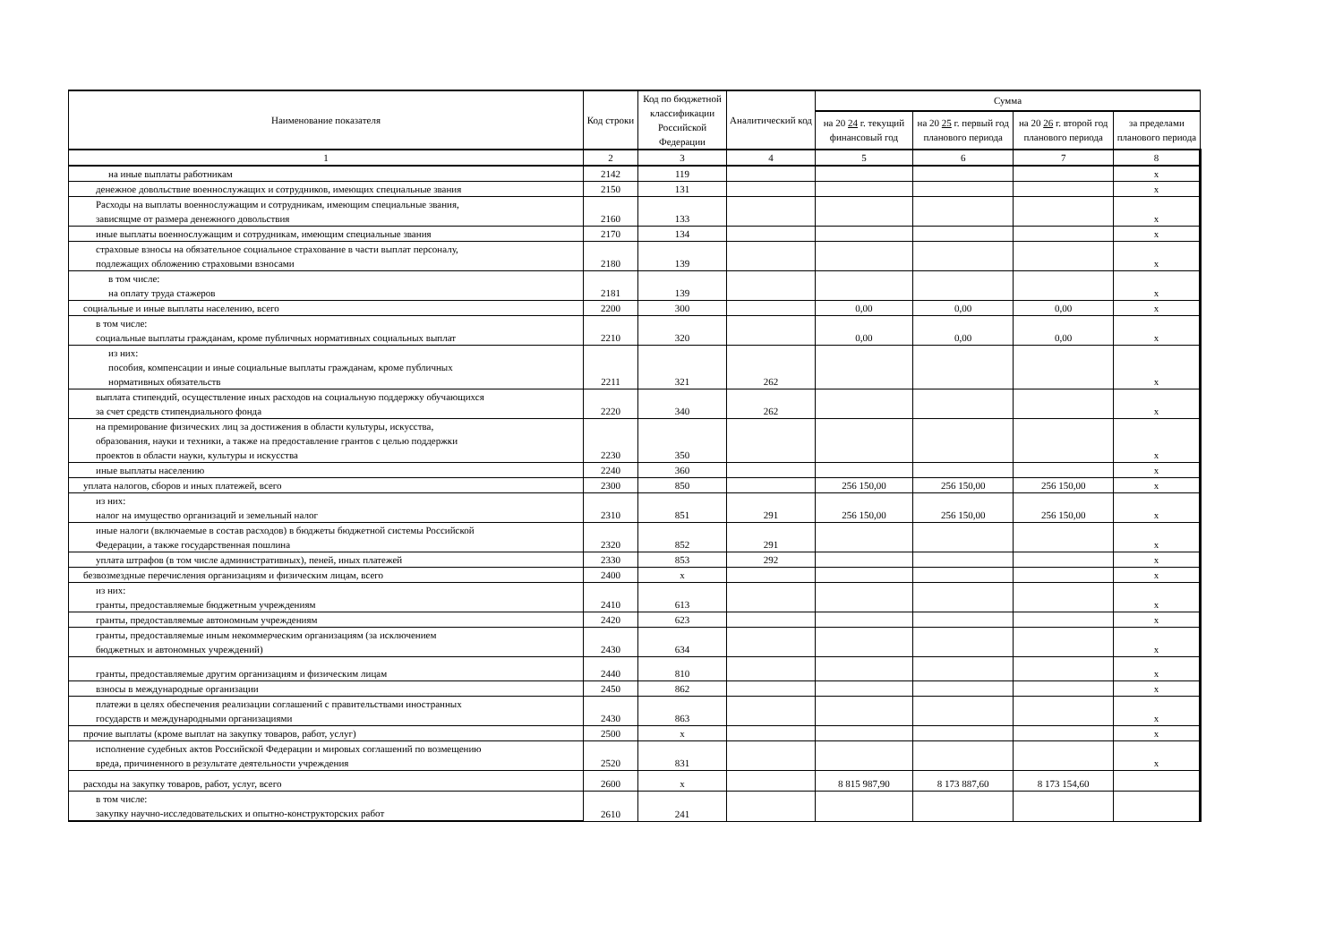| Наименование показателя | Код строки | Код по бюджетной классификации Российской Федерации | Аналитический код | Сумма | | | |
| --- | --- | --- | --- | --- | --- | --- | --- |
| | | | | на 20 24 г. текущий финансовый год | на 20 25 г. первый год планового периода | на 20 26 г. второй год планового периода | за пределами планового периода |
| 1 | 2 | 3 | 4 | 5 | 6 | 7 | 8 |
| на иные выплаты работникам | 2142 | 119 | | | | | x |
| денежное довольствие военнослужащих и сотрудников, имеющих специальные звания | 2150 | 131 | | | | | x |
| Расходы на выплаты военнослужащим и сотрудникам, имеющим специальные звания, зависящме от размера денежного довольствия | 2160 | 133 | | | | | x |
| иные выплаты военнослужащим и сотрудникам, имеющим специальные звания | 2170 | 134 | | | | | x |
| страховые взносы на обязательное социальное страхование в части выплат персоналу, подлежащих обложению страховыми взносами | 2180 | 139 | | | | | x |
| в том числе: на оплату труда стажеров | 2181 | 139 | | | | | x |
| социальные и иные выплаты населению, всего | 2200 | 300 | | 0,00 | 0,00 | 0,00 | x |
| в том числе: социальные выплаты гражданам, кроме публичных нормативных социальных выплат | 2210 | 320 | | 0,00 | 0,00 | 0,00 | x |
| из них: пособия, компенсации и иные социальные выплаты гражданам, кроме публичных нормативных обязательств | 2211 | 321 | 262 | | | | x |
| выплата стипендий, осуществление иных расходов на социальную поддержку обучающихся за счет средств стипендиального фонда | 2220 | 340 | 262 | | | | x |
| на премирование физических лиц за достижения в области культуры, искусства, образования, науки и техники, а также на предоставление грантов с целью поддержки проектов в области науки, культуры и искусства | 2230 | 350 | | | | | x |
| иные выплаты населению | 2240 | 360 | | | | | x |
| уплата налогов, сборов и иных платежей, всего | 2300 | 850 | | 256 150,00 | 256 150,00 | 256 150,00 | x |
| из них: налог на имущество организаций и земельный налог | 2310 | 851 | 291 | 256 150,00 | 256 150,00 | 256 150,00 | x |
| иные налоги (включаемые в состав расходов) в бюджеты бюджетной системы Российской Федерации, а также государственная пошлина | 2320 | 852 | 291 | | | | x |
| уплата штрафов (в том числе административных), пеней, иных платежей | 2330 | 853 | 292 | | | | x |
| безвозмездные перечисления организациям и физическим лицам, всего | 2400 | x | | | | | x |
| из них: гранты, предоставляемые бюджетным учреждениям | 2410 | 613 | | | | | x |
| гранты, предоставляемые автономным учреждениям | 2420 | 623 | | | | | x |
| гранты, предоставляемые иным некоммерческим организациям (за исключением бюджетных и автономных учреждений) | 2430 | 634 | | | | | x |
| гранты, предоставляемые другим организациям и физическим лицам | 2440 | 810 | | | | | x |
| взносы в международные организации | 2450 | 862 | | | | | x |
| платежи в целях обеспечения реализации соглашений с правительствами иностранных государств и международными организациями | 2430 | 863 | | | | | x |
| прочие выплаты (кроме выплат на закупку товаров, работ, услуг) | 2500 | x | | | | | x |
| исполнение судебных актов Российской Федерации и мировых соглашений по возмещению вреда, причиненного в результате деятельности учреждения | 2520 | 831 | | | | | x |
| расходы на закупку товаров, работ, услуг, всего | 2600 | x | | 8 815 987,90 | 8 173 887,60 | 8 173 154,60 | |
| в том числе: закупку научно-исследовательских и опытно-конструкторских работ | 2610 | 241 | | | | | |